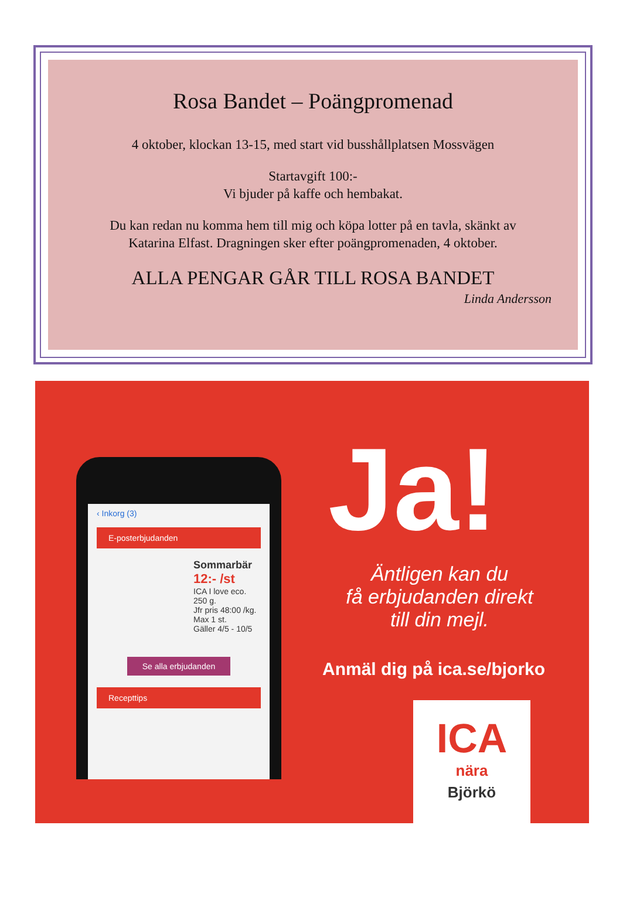Rosa Bandet – Poängpromenad
4 oktober, klockan 13-15, med start vid busshållplatsen Mossvägen
Startavgift 100:-
Vi bjuder på kaffe och hembakat.
Du kan redan nu komma hem till mig och köpa lotter på en tavla, skänkt av
Katarina Elfast. Dragningen sker efter poängpromenaden, 4 oktober.
ALLA PENGAR GÅR TILL ROSA BANDET
Linda Andersson
‹ Inkorg (3)
E-posterbjudanden
Sommarbär
12:- /st
ICA I love eco.
250 g.
Jfr pris 48:00 /kg.
Max 1 st.
Gäller 4/5 - 10/5
Se alla erbjudanden
Recepttips
Ja!
Äntligen kan du
få erbjudanden direkt
till din mejl.
Anmäl dig på ica.se/bjorko
ICA
nära
Björkö